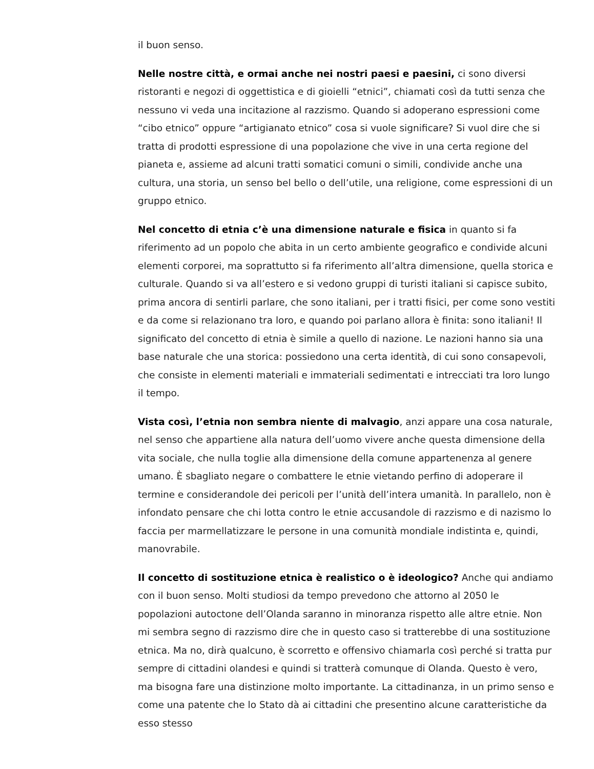il buon senso.
Nelle nostre città, e ormai anche nei nostri paesi e paesini, ci sono diversi ristoranti e negozi di oggettistica e di gioielli “etnici”, chiamati così da tutti senza che nessuno vi veda una incitazione al razzismo. Quando si adoperano espressioni come “cibo etnico” oppure “artigianato etnico” cosa si vuole significare? Si vuol dire che si tratta di prodotti espressione di una popolazione che vive in una certa regione del pianeta e, assieme ad alcuni tratti somatici comuni o simili, condivide anche una cultura, una storia, un senso bel bello o dell’utile, una religione, come espressioni di un gruppo etnico.
Nel concetto di etnia c’è una dimensione naturale e fisica in quanto si fa riferimento ad un popolo che abita in un certo ambiente geografico e condivide alcuni elementi corporei, ma soprattutto si fa riferimento all’altra dimensione, quella storica e culturale. Quando si va all’estero e si vedono gruppi di turisti italiani si capisce subito, prima ancora di sentirli parlare, che sono italiani, per i tratti fisici, per come sono vestiti e da come si relazionano tra loro, e quando poi parlano allora è finita: sono italiani! Il significato del concetto di etnia è simile a quello di nazione. Le nazioni hanno sia una base naturale che una storica: possiedono una certa identità, di cui sono consapevoli, che consiste in elementi materiali e immateriali sedimentati e intrecciati tra loro lungo il tempo.
Vista così, l’etnia non sembra niente di malvagio, anzi appare una cosa naturale, nel senso che appartiene alla natura dell’uomo vivere anche questa dimensione della vita sociale, che nulla toglie alla dimensione della comune appartenenza al genere umano. È sbagliato negare o combattere le etnie vietando perfino di adoperare il termine e considerandole dei pericoli per l’unità dell’intera umanità. In parallelo, non è infondato pensare che chi lotta contro le etnie accusandole di razzismo e di nazismo lo faccia per marmellatizzare le persone in una comunità mondiale indistinta e, quindi, manovrabile.
Il concetto di sostituzione etnica è realistico o è ideologico? Anche qui andiamo con il buon senso. Molti studiosi da tempo prevedono che attorno al 2050 le popolazioni autoctone dell’Olanda saranno in minoranza rispetto alle altre etnie. Non mi sembra segno di razzismo dire che in questo caso si tratterebbe di una sostituzione etnica. Ma no, dirà qualcuno, è scorretto e offensivo chiamarla così perché si tratta pur sempre di cittadini olandesi e quindi si tratterà comunque di Olanda. Questo è vero, ma bisogna fare una distinzione molto importante. La cittadinanza, in un primo senso e come una patente che lo Stato dà ai cittadini che presentino alcune caratteristiche da esso stesso